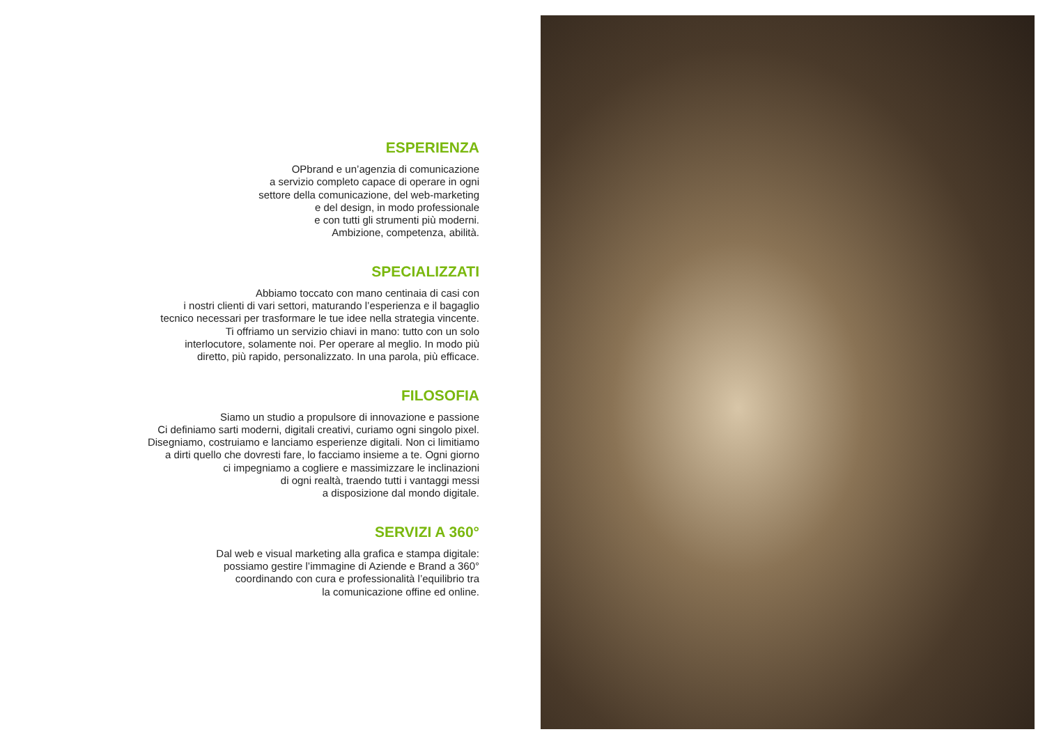ESPERIENZA
OPbrand e un’agenzia di comunicazione
a servizio completo capace di operare in ogni
settore della comunicazione, del web-marketing
e del design, in modo professionale
e con tutti gli strumenti più moderni.
Ambizione, competenza, abilità.
SPECIALIZZATI
Abbiamo toccato con mano centinaia di casi con
i nostri clienti di vari settori, maturando l’esperienza e il bagaglio
tecnico necessari per trasformare le tue idee nella strategia vincente.
Ti offriamo un servizio chiavi in mano: tutto con un solo
interlocutore, solamente noi. Per operare al meglio. In modo più
diretto, più rapido, personalizzato. In una parola, più efficace.
FILOSOFIA
Siamo un studio a propulsore di innovazione e passione
Ci definiamo sarti moderni, digitali creativi, curiamo ogni singolo pixel.
Disegniamo, costruiamo e lanciamo esperienze digitali. Non ci limitiamo
a dirti quello che dovresti fare, lo facciamo insieme a te. Ogni giorno
ci impegniamo a cogliere e massimizzare le inclinazioni
di ogni realtà, traendo tutti i vantaggi messi
a disposizione dal mondo digitale.
SERVIZI A 360°
Dal web e visual marketing alla grafica e stampa digitale:
possiamo gestire l’immagine di Aziende e Brand a 360°
coordinando con cura e professionalità l’equilibrio tra
la comunicazione offine ed online.